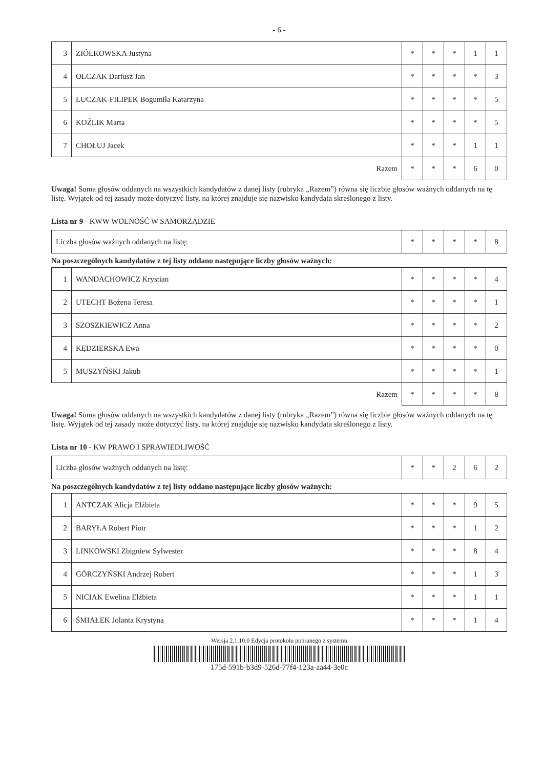- 6 -
| 3 | ZIÓŁKOWSKA Justyna | * | * | * | 1 | 1 |
| 4 | OLCZAK Dariusz Jan | * | * | * | * | 3 |
| 5 | ŁUCZAK-FILIPEK Bogumiła Katarzyna | * | * | * | * | 5 |
| 6 | KOŹLIK Marta | * | * | * | * | 5 |
| 7 | CHOŁUJ Jacek | * | * | * | 1 | 1 |
| Razem | | * | * | * | 6 | 0 |
Uwaga! Suma głosów oddanych na wszystkich kandydatów z danej listy (rubryka „Razem”) równa się liczbie głosów ważnych oddanych na tę listę. Wyjątek od tej zasady może dotyczyć listy, na której znajduje się nazwisko kandydata skreślonego z listy.
Lista nr 9 - KWW WOLNOŚĆ W SAMORZĄDZIE
| Liczba głosów ważnych oddanych na listę: | * | * | * | * | 8 |
Na poszczególnych kandydatów z tej listy oddano następujące liczby głosów ważnych:
| 1 | WANDACHOWICZ Krystian | * | * | * | * | 4 |
| 2 | UTECHT Bożena Teresa | * | * | * | * | 1 |
| 3 | SZOSZKIEWICZ Anna | * | * | * | * | 2 |
| 4 | KĘDZIERSKA Ewa | * | * | * | * | 0 |
| 5 | MUSZYŃSKI Jakub | * | * | * | * | 1 |
| Razem | | * | * | * | * | 8 |
Uwaga! Suma głosów oddanych na wszystkich kandydatów z danej listy (rubryka „Razem”) równa się liczbie głosów ważnych oddanych na tę listę. Wyjątek od tej zasady może dotyczyć listy, na której znajduje się nazwisko kandydata skreślonego z listy.
Lista nr 10 - KW PRAWO I SPRAWIEDLIWOŚĆ
| Liczba głosów ważnych oddanych na listę: | * | * | 2 | 6 | 2 |
Na poszczególnych kandydatów z tej listy oddano następujące liczby głosów ważnych:
| 1 | ANTCZAK Alicja Elżbieta | * | * | * | 9 | 5 |
| 2 | BARYŁA Robert Piotr | * | * | * | 1 | 2 |
| 3 | LINKOWSKI Zbigniew Sylwester | * | * | * | 8 | 4 |
| 4 | GÓRCZYŃSKI Andrzej Robert | * | * | * | 1 | 3 |
| 5 | NICIAK Ewelina Elżbieta | * | * | * | 1 | 1 |
| 6 | ŚMIAŁEK Jolanta Krystyna | * | * | * | 1 | 4 |
Wersja 2.1.10.0 Edycja protokołu pobranego z systemu
175d-591b-b3d9-526d-77f4-123a-aa44-3e0c